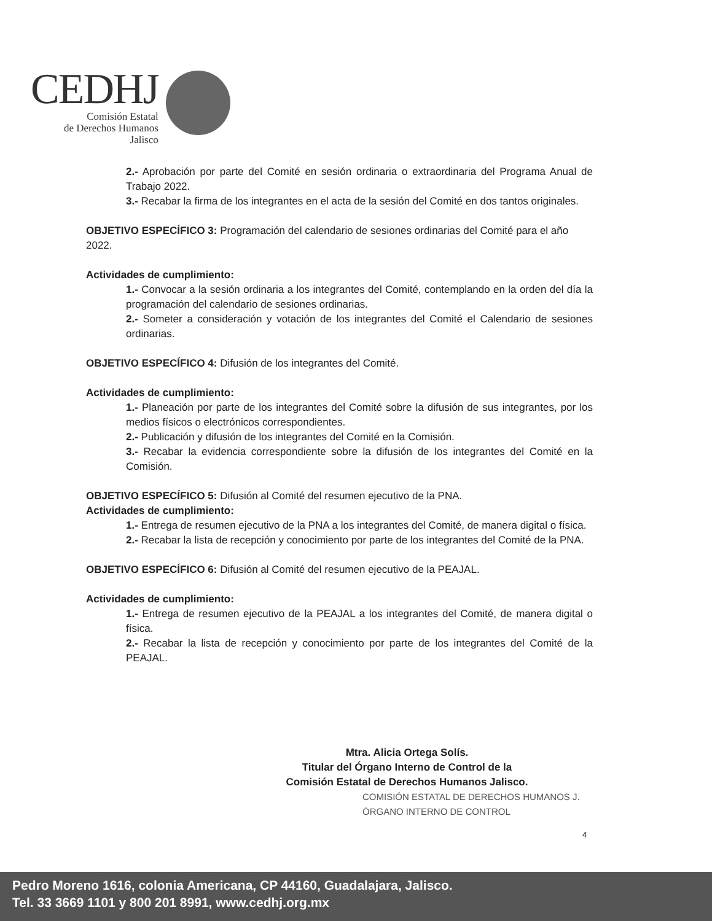CEDHJ
Comisión Estatal
de Derechos Humanos
Jalisco
2.- Aprobación por parte del Comité en sesión ordinaria o extraordinaria del Programa Anual de Trabajo 2022.
3.- Recabar la firma de los integrantes en el acta de la sesión del Comité en dos tantos originales.
OBJETIVO ESPECÍFICO 3: Programación del calendario de sesiones ordinarias del Comité para el año 2022.
Actividades de cumplimiento:
1.- Convocar a la sesión ordinaria a los integrantes del Comité, contemplando en la orden del día la programación del calendario de sesiones ordinarias.
2.- Someter a consideración y votación de los integrantes del Comité el Calendario de sesiones ordinarias.
OBJETIVO ESPECÍFICO 4: Difusión de los integrantes del Comité.
Actividades de cumplimiento:
1.- Planeación por parte de los integrantes del Comité sobre la difusión de sus integrantes, por los medios físicos o electrónicos correspondientes.
2.- Publicación y difusión de los integrantes del Comité en la Comisión.
3.- Recabar la evidencia correspondiente sobre la difusión de los integrantes del Comité en la Comisión.
OBJETIVO ESPECÍFICO 5: Difusión al Comité del resumen ejecutivo de la PNA.
Actividades de cumplimiento:
1.- Entrega de resumen ejecutivo de la PNA a los integrantes del Comité, de manera digital o física.
2.- Recabar la lista de recepción y conocimiento por parte de los integrantes del Comité de la PNA.
OBJETIVO ESPECÍFICO 6: Difusión al Comité del resumen ejecutivo de la PEAJAL.
Actividades de cumplimiento:
1.- Entrega de resumen ejecutivo de la PEAJAL a los integrantes del Comité, de manera digital o física.
2.- Recabar la lista de recepción y conocimiento por parte de los integrantes del Comité de la PEAJAL.
Mtra. Alicia Ortega Solís.
Titular del Órgano Interno de Control de la
Comisión Estatal de Derechos Humanos Jalisco.
COMISIÓN ESTATAL DE DERECHOS HUMANOS J.
ÓRGANO INTERNO DE CONTROL
4
Pedro Moreno 1616, colonia Americana, CP 44160, Guadalajara, Jalisco.
Tel. 33 3669 1101 y 800 201 8991, www.cedhj.org.mx